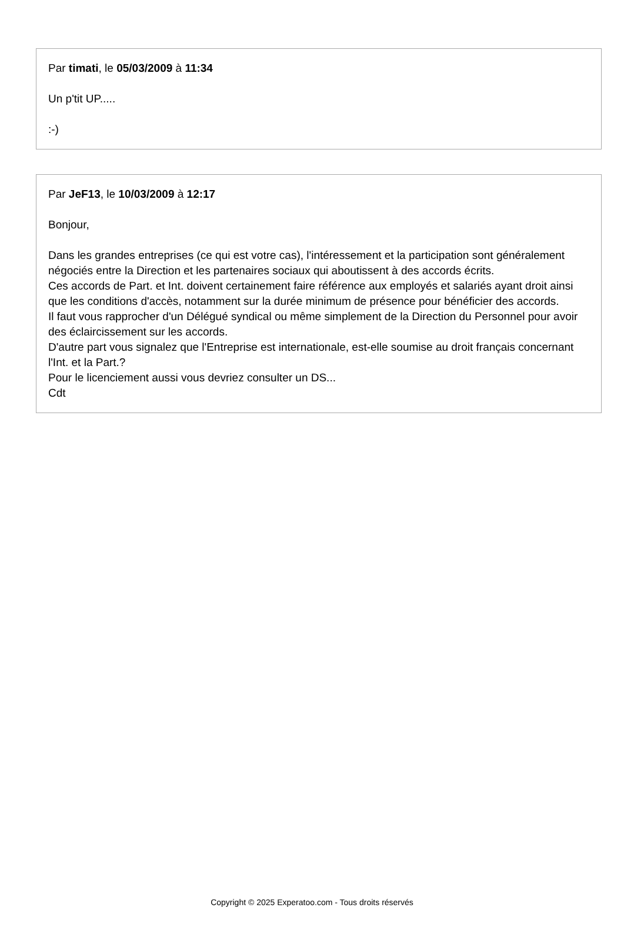Par timati, le 05/03/2009 à 11:34
Un p'tit UP.....
:-)
Par JeF13, le 10/03/2009 à 12:17
Bonjour,
Dans les grandes entreprises (ce qui est votre cas), l'intéressement et la participation sont généralement négociés entre la Direction et les partenaires sociaux qui aboutissent à des accords écrits.
Ces accords de Part. et Int. doivent certainement faire référence aux employés et salariés ayant droit ainsi que les conditions d'accès, notamment sur la durée minimum de présence pour bénéficier des accords.
Il faut vous rapprocher d'un Délégué syndical ou même simplement de la Direction du Personnel pour avoir des éclaircissement sur les accords.
D'autre part vous signalez que l'Entreprise est internationale, est-elle soumise au droit français concernant l'Int. et la Part.?
Pour le licenciement aussi vous devriez consulter un DS...
Cdt
Copyright © 2025 Experatoo.com - Tous droits réservés